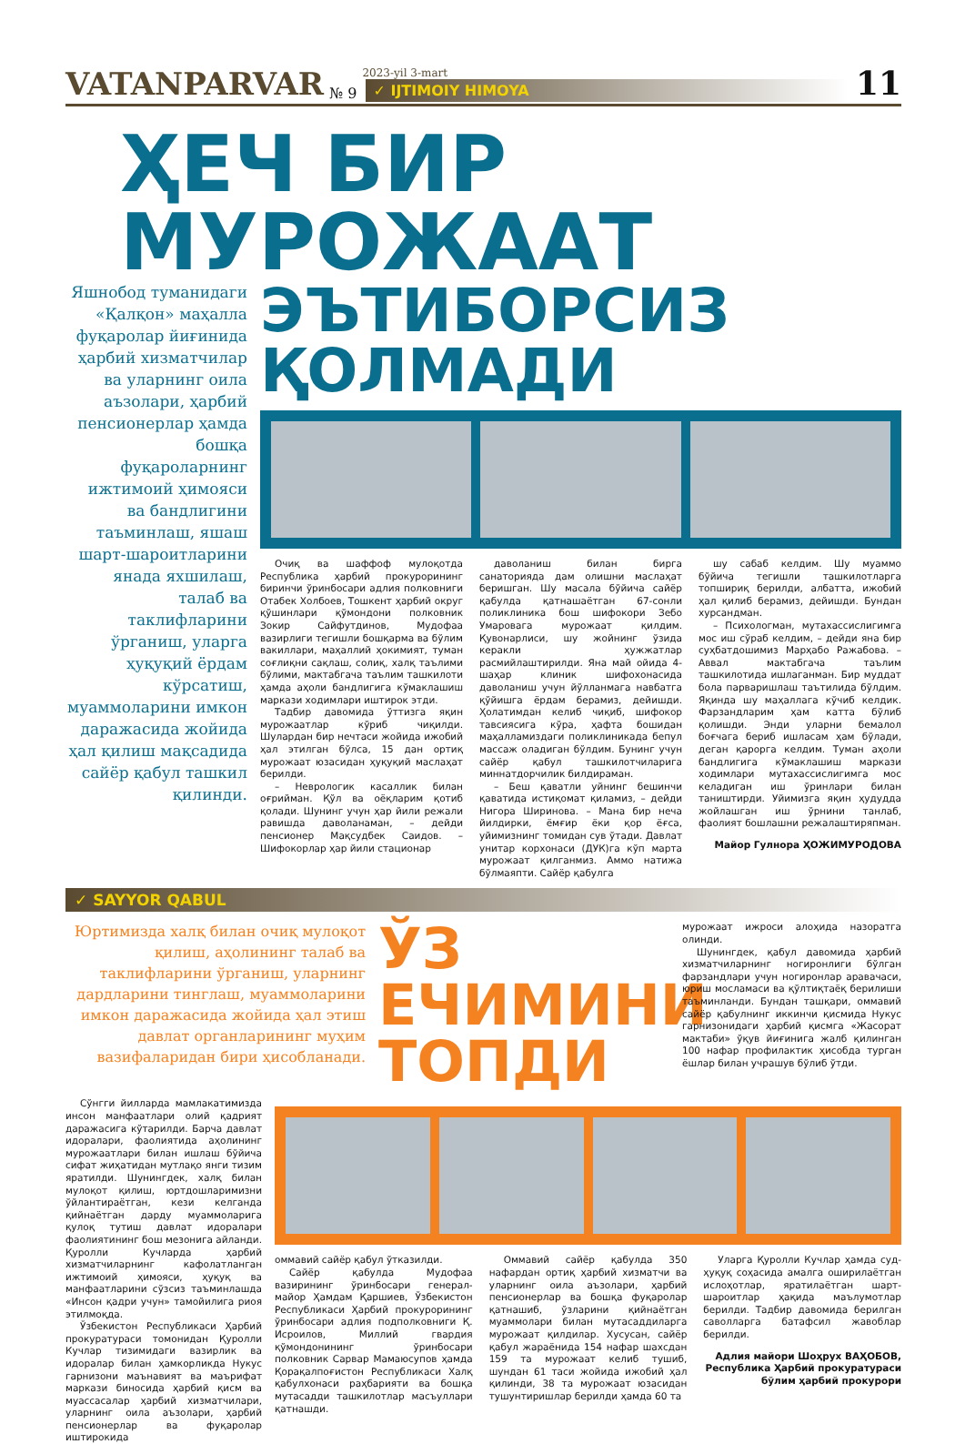VATANPARVAR № 9
2023-yil 3-mart
✓ IJTIMOIY HIMOYA
11
ҲЕЧ БИР МУРОЖААТ
Яшнобод туманидаги «Қалқон» маҳалла фуқаролар йиғинида ҳарбий хизматчилар ва уларнинг оила аъзолари, ҳарбий пенсионерлар ҳамда бошқа фуқароларнинг ижтимоий ҳимояси ва бандлигини таъминлаш, яшаш шарт-шароитларини янада яхшилаш, талаб ва таклифларини ўрганиш, уларга ҳуқуқий ёрдам кўрсатиш, муаммоларини имкон даражасида жойида ҳал қилиш мақсадида сайёр қабул ташкил қилинди.
ЭЪТИБОРСИЗ ҚОЛМАДИ
Очиқ ва шаффоф мулоқотда Республика ҳарбий прокурорининг биринчи ўринбосари адлия полковниги Отабек Холбоев, Тошкент ҳарбий округ қўшинлари қўмондони полковник Зокир Сайфутдинов, Мудофаа вазирлиги тегишли бошқарма ва бўлим вакиллари, маҳаллий ҳокимият, туман соғлиқни сақлаш, солиқ, халқ таълими бўлими, мактабгача таълим ташкилоти ҳамда аҳоли бандлигига кўмаклашиш маркази ходимлари иштирок этди.
Тадбир давомида ўттизга яқин мурожаатлар кўриб чиқилди. Шулардан бир нечтаси жойида ижобий ҳал этилган бўлса, 15 дан ортиқ мурожаат юзасидан ҳуқуқий маслаҳат берилди.
– Неврологик касаллик билан оғрийман. Қўл ва оёқларим қотиб қолади. Шунинг учун ҳар йили режали равишда даволанаман, – дейди пенсионер Мақсудбек Саидов. – Шифокорлар ҳар йили стационар
даволаниш билан бирга санаторияда дам олишни маслаҳат беришган. Шу масала бўйича сайёр қабулда қатнашаётган 67-сонли поликлиника бош шифокори Зебо Умаровага мурожаат қилдим. Қувонарлиси, шу жойнинг ўзида керакли ҳужжатлар расмийлаштирилди. Яна май ойида 4-шаҳар клиник шифохонасида даволаниш учун йўлланмага навбатга қўйишга ёрдам берамиз, дейишди. Ҳолатимдан келиб чиқиб, шифокор тавсиясига кўра, ҳафта бошидан маҳалламиздаги поликлиникада бепул массаж оладиган бўлдим. Бунинг учун сайёр қабул ташкилотчиларига миннатдорчилик билдираман.
– Беш қаватли уйнинг бешинчи қаватида истиқомат қиламиз, – дейди Нигора Ширинова. – Мана бир неча йилдирки, ёмғир ёки қор ёғса, уйимизнинг томидан сув ўтади. Давлат унитар корхонаси (ДУК)га кўп марта мурожаат қилганмиз. Аммо натижа бўлмаяпти. Сайёр қабулга
шу сабаб келдим. Шу муаммо бўйича тегишли ташкилотларга топшириқ берилди, албатта, ижобий ҳал қилиб берамиз, дейишди. Бундан хурсандман.
– Психологман, мутахассислигимга мос иш сўраб келдим, – дейди яна бир суҳбатдошимиз Марҳабо Ражабова. – Аввал мактабгача таълим ташкилотида ишлаганман. Бир муддат бола парваришлаш таътилида бўлдим. Яқинда шу маҳаллага кўчиб келдик. Фарзандларим ҳам катта бўлиб қолишди. Энди уларни бемалол боғчага бериб ишласам ҳам бўлади, деган қарорга келдим. Туман аҳоли бандлигига кўмаклашиш маркази ходимлари мутахассислигимга мос келадиган иш ўринлари билан таништирди. Уйимизга яқин ҳудудда жойлашган иш ўрнини танлаб, фаолият бошлашни режалаштиряпман.
Майор Гулнора ҲОЖИМУРОДОВА
✓ SAYYOR QABUL
Юртимизда халқ билан очиқ мулоқот қилиш, аҳолининг талаб ва таклифларини ўрганиш, уларнинг дардларини тинглаш, муаммоларини имкон даражасида жойида ҳал этиш давлат органларининг муҳим вазифаларидан бири ҳисобланади.
ЎЗ ЕЧИМИНИ ТОПДИ
мурожаат ижроси алоҳида назоратга олинди.
Шунингдек, қабул давомида ҳарбий хизматчиларнинг ногиронлиги бўлган фарзандлари учун ногиронлар аравачаси, юриш мосламаси ва қўлтиқтаёқ берилиши таъминланди. Бундан ташқари, оммавий сайёр қабулнинг иккинчи қисмида Нукус гарнизонидаги ҳарбий қисмга «Жасорат мактаби» ўқув йиғинига жалб қилинган 100 нафар профилактик ҳисобда турган ёшлар билан учрашув бўлиб ўтди.
Сўнгги йилларда мамлакатимизда инсон манфаатлари олий қадрият даражасига кўтарилди. Барча давлат идоралари, фаолиятида аҳолининг мурожаатлари билан ишлаш бўйича сифат жиҳатидан мутлақо янги тизим яратилди. Шунингдек, халқ билан мулоқот қилиш, юртдошларимизни ўйлантираётган, кези келганда қийнаётган дарду муаммоларига қулоқ тутиш давлат идоралари фаолиятининг бош мезонига айланди. Қуролли Кучларда ҳарбий хизматчиларнинг кафолатланган ижтимоий ҳимояси, ҳуқуқ ва манфаатларини сўзсиз таъминлашда «Инсон қадри учун» тамойилига риоя этилмоқда.
Ўзбекистон Республикаси Ҳарбий прокуратураси томонидан Қуролли Кучлар тизимидаги вазирлик ва идоралар билан ҳамкорликда Нукус гарнизони маънавият ва маърифат маркази биносида ҳарбий қисм ва муассасалар ҳарбий хизматчилари, уларнинг оила аъзолари, ҳарбий пенсионерлар ва фуқаролар иштирокида
оммавий сайёр қабул ўтказилди.
Сайёр қабулда Мудофаа вазирининг ўринбосари генерал-майор Ҳамдам Қаршиев, Ўзбекистон Республикаси Ҳарбий прокурорининг ўринбосари адлия подполковниги Қ. Исроилов, Миллий гвардия қўмондонининг ўринбосари полковник Сарвар Мамаюсупов ҳамда Қорақалпоғистон Республикаси Халқ қабулхонаси раҳбарияти ва бошқа мутасадди ташкилотлар масъуллари қатнашди.
Оммавий сайёр қабулда 350 нафардан ортиқ ҳарбий хизматчи ва уларнинг оила аъзолари, ҳарбий пенсионерлар ва бошқа фуқаролар қатнашиб, ўзларини қийнаётган муаммолари билан мутасаддиларга мурожаат қилдилар. Хусусан, сайёр қабул жараёнида 154 нафар шахсдан 159 та мурожаат келиб тушиб, шундан 61 таси жойида ижобий ҳал қилинди, 38 та мурожаат юзасидан тушунтиришлар берилди ҳамда 60 та
Уларга Қуролли Кучлар ҳамда суд-ҳуқуқ соҳасида амалга оширилаётган ислоҳотлар, яратилаётган шарт-шароитлар ҳақида маълумотлар берилди. Тадбир давомида берилган саволларга батафсил жавоблар берилди.
Адлия майори Шоҳрух ВАҲОБОВ, Республика Ҳарбий прокуратураси бўлим ҳарбий прокурори